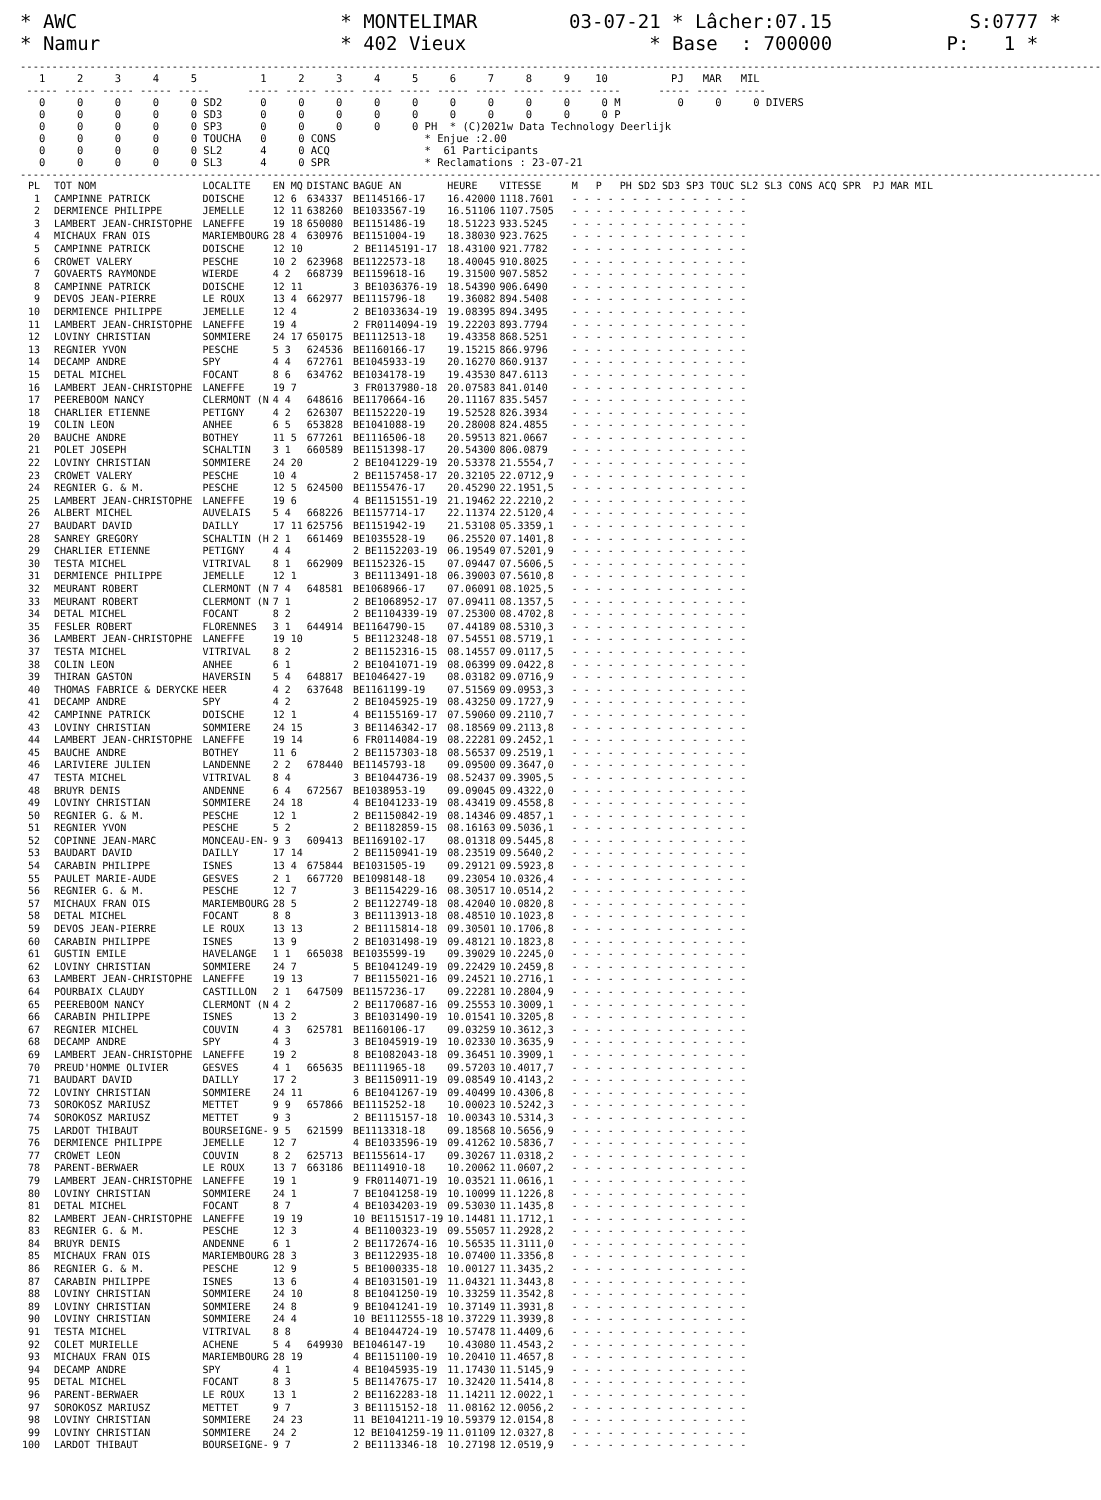* AWC * MONTELIMAR 03-07-21 * Lâcher:07.15 S:0777 * * Namur * 402 Vieux * Base : 700000 P: 1 *
--------------------------------------------------------------------------------------------------------------------------------------------------------------------------- 1 2 3 4 5 1 2 3 4 5 6 7 8 9 10 PJ MAR MIL ----- ----- ----- ----- ----- ----- ----- ----- ----- ----- ----- ----- ----- ----- ----- ----- ----- ----- 0 0 0 0 0 SD2 0 0 0 0 0 0 0 0 0 0 M 0 0 0 DIVERS 0 0 0 0 0 SD3 0 0 0 0 0 0 0 0 0 0 P 0 0 0 0 0 SP3 0 0 0 0 0 PH * (C)2021w Data Technology Deerlijk 0 0 0 0 0 TOUCHA 0 0 CONS * Enjue :2.00 0 0 0 0 0 SL2 4 0 ACQ * 61 Participants 0 0 0 0 0 SL3 4 0 SPR * Reclamations : 23-07-21 ---------------------------------------------------------------------------------------------------------------------------------------------------------------------------
| PL | TOT NOM | LOCALITE | EN MQ | DISTANC | BAGUE AN | HEURE | VITESSE | M P PH SD2 SD3 SP3 TOUC SL2 SL3 CONS ACQ SPR PJ MAR MIL |
| --- | --- | --- | --- | --- | --- | --- | --- | --- |
| 1 | CAMPINNE PATRICK | DOISCHE | 12 6 | 634337 | BE1145166-17 | 16.42000 | 1118.7601 | - - - - - - - - - - - - - - - |
| 2 | DERMIENCE PHILIPPE | JEMELLE | 12 11 | 638260 | BE1033567-19 | 16.51106 | 1107.7505 | - - - - - - - - - - - - - - - |
| 3 | LAMBERT JEAN-CHRISTOPHE | LANEFFE | 19 18 | 650080 | BE1151486-19 | 18.51223 | 933.5245 | - - - - - - - - - - - - - - - |
| 4 | MICHAUX FRAN OIS | MARIEMBOURG | 28 4 | 630976 | BE1151004-19 | 18.38030 | 923.7625 | - - - - - - - - - - - - - - - |
| 5 | CAMPINNE PATRICK | DOISCHE | 12 10 | | 2 BE1145191-17 | 18.43100 | 921.7782 | - - - - - - - - - - - - - - - |
| 6 | CROWET VALERY | PESCHE | 10 2 | 623968 | BE1122573-18 | 18.40045 | 910.8025 | - - - - - - - - - - - - - - - |
| 7 | GOVAERTS RAYMONDE | WIERDE | 4 2 | 668739 | BE1159618-16 | 19.31500 | 907.5852 | - - - - - - - - - - - - - - - |
| 8 | CAMPINNE PATRICK | DOISCHE | 12 11 | | 3 BE1036376-19 | 18.54390 | 906.6490 | - - - - - - - - - - - - - - - |
| 9 | DEVOS JEAN-PIERRE | LE ROUX | 13 4 | 662977 | BE1115796-18 | 19.36082 | 894.5408 | - - - - - - - - - - - - - - - |
| 10 | DERMIENCE PHILIPPE | JEMELLE | 12 4 | | 2 BE1033634-19 | 19.08395 | 894.3495 | - - - - - - - - - - - - - - - |
| 11 | LAMBERT JEAN-CHRISTOPHE | LANEFFE | 19 4 | | 2 FR0114094-19 | 19.22203 | 893.7794 | - - - - - - - - - - - - - - - |
| 12 | LOVINY CHRISTIAN | SOMMIERE | 24 17 | 650175 | BE1112513-18 | 19.43358 | 868.5251 | - - - - - - - - - - - - - - - |
| 13 | REGNIER YVON | PESCHE | 5 3 | 624536 | BE1160166-17 | 19.15215 | 866.9796 | - - - - - - - - - - - - - - - |
| 14 | DECAMP ANDRE | SPY | 4 4 | 672761 | BE1045933-19 | 20.16270 | 860.9137 | - - - - - - - - - - - - - - - |
| 15 | DETAL MICHEL | FOCANT | 8 6 | 634762 | BE1034178-19 | 19.43530 | 847.6113 | - - - - - - - - - - - - - - - |
| 16 | LAMBERT JEAN-CHRISTOPHE | LANEFFE | 19 7 | | 3 FR0137980-18 | 20.07583 | 841.0140 | - - - - - - - - - - - - - - - |
| 17 | PEEREBOOM NANCY | CLERMONT (N | 4 4 | 648616 | BE1170664-16 | 20.11167 | 835.5457 | - - - - - - - - - - - - - - - |
| 18 | CHARLIER ETIENNE | PETIGNY | 4 2 | 626307 | BE1152220-19 | 19.52528 | 826.3934 | - - - - - - - - - - - - - - - |
| 19 | COLIN LEON | ANHEE | 6 5 | 653828 | BE1041088-19 | 20.28008 | 824.4855 | - - - - - - - - - - - - - - - |
| 20 | BAUCHE ANDRE | BOTHEY | 11 5 | 677261 | BE1116506-18 | 20.59513 | 821.0667 | - - - - - - - - - - - - - - - |
| 21 | POLET JOSEPH | SCHALTIN | 3 1 | 660589 | BE1151398-17 | 20.54300 | 806.0879 | - - - - - - - - - - - - - - - |
| 22 | LOVINY CHRISTIAN | SOMMIERE | 24 20 | | 2 BE1041229-19 | 20.53378 | 21.5554,7 | - - - - - - - - - - - - - - - |
| 23 | CROWET VALERY | PESCHE | 10 4 | | 2 BE1157458-17 | 20.32105 | 22.0712,9 | - - - - - - - - - - - - - - - |
| 24 | REGNIER G. & M. | PESCHE | 12 5 | 624500 | BE1155476-17 | 20.45290 | 22.1951,5 | - - - - - - - - - - - - - - - |
| 25 | LAMBERT JEAN-CHRISTOPHE | LANEFFE | 19 6 | | 4 BE1151551-19 | 21.19462 | 22.2210,2 | - - - - - - - - - - - - - - - |
| 26 | ALBERT MICHEL | AUVELAIS | 5 4 | 668226 | BE1157714-17 | 22.11374 | 22.5120,4 | - - - - - - - - - - - - - - - |
| 27 | BAUDART DAVID | DAILLY | 17 11 | 625756 | BE1151942-19 | 21.53108 | 05.3359,1 | - - - - - - - - - - - - - - - |
| 28 | SANREY GREGORY | SCHALTIN (H | 2 1 | 661469 | BE1035528-19 | 06.25520 | 07.1401,8 | - - - - - - - - - - - - - - - |
| 29 | CHARLIER ETIENNE | PETIGNY | 4 4 | | 2 BE1152203-19 | 06.19549 | 07.5201,9 | - - - - - - - - - - - - - - - |
| 30 | TESTA MICHEL | VITRIVAL | 8 1 | 662909 | BE1152326-15 | 07.09447 | 07.5606,5 | - - - - - - - - - - - - - - - |
| 31 | DERMIENCE PHILIPPE | JEMELLE | 12 1 | | 3 BE1113491-18 | 06.39003 | 07.5610,8 | - - - - - - - - - - - - - - - |
| 32 | MEURANT ROBERT | CLERMONT (N | 7 4 | 648581 | BE1068966-17 | 07.06091 | 08.1025,5 | - - - - - - - - - - - - - - - |
| 33 | MEURANT ROBERT | CLERMONT (N | 7 1 | | 2 BE1068952-17 | 07.09411 | 08.1357,5 | - - - - - - - - - - - - - - - |
| 34 | DETAL MICHEL | FOCANT | 8 2 | | 2 BE1104339-19 | 07.25300 | 08.4702,8 | - - - - - - - - - - - - - - - |
| 35 | FESLER ROBERT | FLORENNES | 3 1 | 644914 | BE1164790-15 | 07.44189 | 08.5310,3 | - - - - - - - - - - - - - - - |
| 36 | LAMBERT JEAN-CHRISTOPHE | LANEFFE | 19 10 | | 5 BE1123248-18 | 07.54551 | 08.5719,1 | - - - - - - - - - - - - - - - |
| 37 | TESTA MICHEL | VITRIVAL | 8 2 | | 2 BE1152316-15 | 08.14557 | 09.0117,5 | - - - - - - - - - - - - - - - |
| 38 | COLIN LEON | ANHEE | 6 1 | | 2 BE1041071-19 | 08.06399 | 09.0422,8 | - - - - - - - - - - - - - - - |
| 39 | THIRAN GASTON | HAVERSIN | 5 4 | 648817 | BE1046427-19 | 08.03182 | 09.0716,9 | - - - - - - - - - - - - - - - |
| 40 | THOMAS FABRICE & DERYCKE | HEER | 4 2 | 637648 | BE1161199-19 | 07.51569 | 09.0953,3 | - - - - - - - - - - - - - - - |
| 41 | DECAMP ANDRE | SPY | 4 2 | | 2 BE1045925-19 | 08.43250 | 09.1727,9 | - - - - - - - - - - - - - - - |
| 42 | CAMPINNE PATRICK | DOISCHE | 12 1 | | 4 BE1155169-17 | 07.59060 | 09.2110,7 | - - - - - - - - - - - - - - - |
| 43 | LOVINY CHRISTIAN | SOMMIERE | 24 15 | | 3 BE1146342-17 | 08.18569 | 09.2113,8 | - - - - - - - - - - - - - - - |
| 44 | LAMBERT JEAN-CHRISTOPHE | LANEFFE | 19 14 | | 6 FR0114084-19 | 08.22281 | 09.2452,1 | - - - - - - - - - - - - - - - |
| 45 | BAUCHE ANDRE | BOTHEY | 11 6 | | 2 BE1157303-18 | 08.56537 | 09.2519,1 | - - - - - - - - - - - - - - - |
| 46 | LARIVIERE JULIEN | LANDENNE | 2 2 | 678440 | BE1145793-18 | 09.09500 | 09.3647,0 | - - - - - - - - - - - - - - - |
| 47 | TESTA MICHEL | VITRIVAL | 8 4 | | 3 BE1044736-19 | 08.52437 | 09.3905,5 | - - - - - - - - - - - - - - - |
| 48 | BRUYR DENIS | ANDENNE | 6 4 | 672567 | BE1038953-19 | 09.09045 | 09.4322,0 | - - - - - - - - - - - - - - - |
| 49 | LOVINY CHRISTIAN | SOMMIERE | 24 18 | | 4 BE1041233-19 | 08.43419 | 09.4558,8 | - - - - - - - - - - - - - - - |
| 50 | REGNIER G. & M. | PESCHE | 12 1 | | 2 BE1150842-19 | 08.14346 | 09.4857,1 | - - - - - - - - - - - - - - - |
| 51 | REGNIER YVON | PESCHE | 5 2 | | 2 BE1182859-15 | 08.16163 | 09.5036,1 | - - - - - - - - - - - - - - - |
| 52 | COPINNE JEAN-MARC | MONCEAU-EN- | 9 3 | 609413 | BE1169102-17 | 08.01318 | 09.5445,8 | - - - - - - - - - - - - - - - |
| 53 | BAUDART DAVID | DAILLY | 17 14 | | 2 BE1150941-19 | 08.23519 | 09.5640,2 | - - - - - - - - - - - - - - - |
| 54 | CARABIN PHILIPPE | ISNES | 13 4 | 675844 | BE1031505-19 | 09.29121 | 09.5923,8 | - - - - - - - - - - - - - - - |
| 55 | PAULET MARIE-AUDE | GESVES | 2 1 | 667720 | BE1098148-18 | 09.23054 | 10.0326,4 | - - - - - - - - - - - - - - - |
| 56 | REGNIER G. & M. | PESCHE | 12 7 | | 3 BE1154229-16 | 08.30517 | 10.0514,2 | - - - - - - - - - - - - - - - |
| 57 | MICHAUX FRAN OIS | MARIEMBOURG | 28 5 | | 2 BE1122749-18 | 08.42040 | 10.0820,8 | - - - - - - - - - - - - - - - |
| 58 | DETAL MICHEL | FOCANT | 8 8 | | 3 BE1113913-18 | 08.48510 | 10.1023,8 | - - - - - - - - - - - - - - - |
| 59 | DEVOS JEAN-PIERRE | LE ROUX | 13 13 | | 2 BE1115814-18 | 09.30501 | 10.1706,8 | - - - - - - - - - - - - - - - |
| 60 | CARABIN PHILIPPE | ISNES | 13 9 | | 2 BE1031498-19 | 09.48121 | 10.1823,8 | - - - - - - - - - - - - - - - |
| 61 | GUSTIN EMILE | HAVELANGE | 1 1 | 665038 | BE1035599-19 | 09.39029 | 10.2245,0 | - - - - - - - - - - - - - - - |
| 62 | LOVINY CHRISTIAN | SOMMIERE | 24 7 | | 5 BE1041249-19 | 09.22429 | 10.2459,8 | - - - - - - - - - - - - - - - |
| 63 | LAMBERT JEAN-CHRISTOPHE | LANEFFE | 19 13 | | 7 BE1155021-16 | 09.24521 | 10.2716,1 | - - - - - - - - - - - - - - - |
| 64 | POURBAIX CLAUDY | CASTILLON | 2 1 | 647509 | BE1157236-17 | 09.22281 | 10.2804,9 | - - - - - - - - - - - - - - - |
| 65 | PEEREBOOM NANCY | CLERMONT (N | 4 2 | | 2 BE1170687-16 | 09.25553 | 10.3009,1 | - - - - - - - - - - - - - - - |
| 66 | CARABIN PHILIPPE | ISNES | 13 2 | | 3 BE1031490-19 | 10.01541 | 10.3205,8 | - - - - - - - - - - - - - - - |
| 67 | REGNIER MICHEL | COUVIN | 4 3 | 625781 | BE1160106-17 | 09.03259 | 10.3612,3 | - - - - - - - - - - - - - - - |
| 68 | DECAMP ANDRE | SPY | 4 3 | | 3 BE1045919-19 | 10.02330 | 10.3635,9 | - - - - - - - - - - - - - - - |
| 69 | LAMBERT JEAN-CHRISTOPHE | LANEFFE | 19 2 | | 8 BE1082043-18 | 09.36451 | 10.3909,1 | - - - - - - - - - - - - - - - |
| 70 | PREUD'HOMME OLIVIER | GESVES | 4 1 | 665635 | BE1111965-18 | 09.57203 | 10.4017,7 | - - - - - - - - - - - - - - - |
| 71 | BAUDART DAVID | DAILLY | 17 2 | | 3 BE1150911-19 | 09.08549 | 10.4143,2 | - - - - - - - - - - - - - - - |
| 72 | LOVINY CHRISTIAN | SOMMIERE | 24 11 | | 6 BE1041267-19 | 09.40499 | 10.4306,8 | - - - - - - - - - - - - - - - |
| 73 | SOROKOSZ MARIUSZ | METTET | 9 9 | 657866 | BE1115252-18 | 10.00023 | 10.5242,3 | - - - - - - - - - - - - - - - |
| 74 | SOROKOSZ MARIUSZ | METTET | 9 3 | | 2 BE1115157-18 | 10.00343 | 10.5314,3 | - - - - - - - - - - - - - - - |
| 75 | LARDOT THIBAUT | BOURSEIGNE- | 9 5 | 621599 | BE1113318-18 | 09.18568 | 10.5656,9 | - - - - - - - - - - - - - - - |
| 76 | DERMIENCE PHILIPPE | JEMELLE | 12 7 | | 4 BE1033596-19 | 09.41262 | 10.5836,7 | - - - - - - - - - - - - - - - |
| 77 | CROWET LEON | COUVIN | 8 2 | 625713 | BE1155614-17 | 09.30267 | 11.0318,2 | - - - - - - - - - - - - - - - |
| 78 | PARENT-BERWAER | LE ROUX | 13 7 | 663186 | BE1114910-18 | 10.20062 | 11.0607,2 | - - - - - - - - - - - - - - - |
| 79 | LAMBERT JEAN-CHRISTOPHE | LANEFFE | 19 1 | | 9 FR0114071-19 | 10.03521 | 11.0616,1 | - - - - - - - - - - - - - - - |
| 80 | LOVINY CHRISTIAN | SOMMIERE | 24 1 | | 7 BE1041258-19 | 10.10099 | 11.1226,8 | - - - - - - - - - - - - - - - |
| 81 | DETAL MICHEL | FOCANT | 8 7 | | 4 BE1034203-19 | 09.53030 | 11.1435,8 | - - - - - - - - - - - - - - - |
| 82 | LAMBERT JEAN-CHRISTOPHE | LANEFFE | 19 19 | | 10 BE1151517-19 | 10.14481 | 11.1712,1 | - - - - - - - - - - - - - - - |
| 83 | REGNIER G. & M. | PESCHE | 12 3 | | 4 BE1100323-19 | 09.55057 | 11.2928,2 | - - - - - - - - - - - - - - - |
| 84 | BRUYR DENIS | ANDENNE | 6 1 | | 2 BE1172674-16 | 10.56535 | 11.3111,0 | - - - - - - - - - - - - - - - |
| 85 | MICHAUX FRAN OIS | MARIEMBOURG | 28 3 | | 3 BE1122935-18 | 10.07400 | 11.3356,8 | - - - - - - - - - - - - - - - |
| 86 | REGNIER G. & M. | PESCHE | 12 9 | | 5 BE1000335-18 | 10.00127 | 11.3435,2 | - - - - - - - - - - - - - - - |
| 87 | CARABIN PHILIPPE | ISNES | 13 6 | | 4 BE1031501-19 | 11.04321 | 11.3443,8 | - - - - - - - - - - - - - - - |
| 88 | LOVINY CHRISTIAN | SOMMIERE | 24 10 | | 8 BE1041250-19 | 10.33259 | 11.3542,8 | - - - - - - - - - - - - - - - |
| 89 | LOVINY CHRISTIAN | SOMMIERE | 24 8 | | 9 BE1041241-19 | 10.37149 | 11.3931,8 | - - - - - - - - - - - - - - - |
| 90 | LOVINY CHRISTIAN | SOMMIERE | 24 4 | | 10 BE1112555-18 | 10.37229 | 11.3939,8 | - - - - - - - - - - - - - - - |
| 91 | TESTA MICHEL | VITRIVAL | 8 8 | | 4 BE1044724-19 | 10.57478 | 11.4409,6 | - - - - - - - - - - - - - - - |
| 92 | COLET MURIELLE | ACHENE | 5 4 | 649930 | BE1046147-19 | 10.43080 | 11.4543,2 | - - - - - - - - - - - - - - - |
| 93 | MICHAUX FRAN OIS | MARIEMBOURG | 28 19 | | 4 BE1151100-19 | 10.20410 | 11.4657,8 | - - - - - - - - - - - - - - - |
| 94 | DECAMP ANDRE | SPY | 4 1 | | 4 BE1045935-19 | 11.17430 | 11.5145,9 | - - - - - - - - - - - - - - - |
| 95 | DETAL MICHEL | FOCANT | 8 3 | | 5 BE1147675-17 | 10.32420 | 11.5414,8 | - - - - - - - - - - - - - - - |
| 96 | PARENT-BERWAER | LE ROUX | 13 1 | | 2 BE1162283-18 | 11.14211 | 12.0022,1 | - - - - - - - - - - - - - - - |
| 97 | SOROKOSZ MARIUSZ | METTET | 9 7 | | 3 BE1115152-18 | 11.08162 | 12.0056,2 | - - - - - - - - - - - - - - - |
| 98 | LOVINY CHRISTIAN | SOMMIERE | 24 23 | | 11 BE1041211-19 | 10.59379 | 12.0154,8 | - - - - - - - - - - - - - - - |
| 99 | LOVINY CHRISTIAN | SOMMIERE | 24 2 | | 12 BE1041259-19 | 11.01109 | 12.0327,8 | - - - - - - - - - - - - - - - |
| 100 | LARDOT THIBAUT | BOURSEIGNE- | 9 7 | | 2 BE1113346-18 | 10.27198 | 12.0519,9 | - - - - - - - - - - - - - - - |